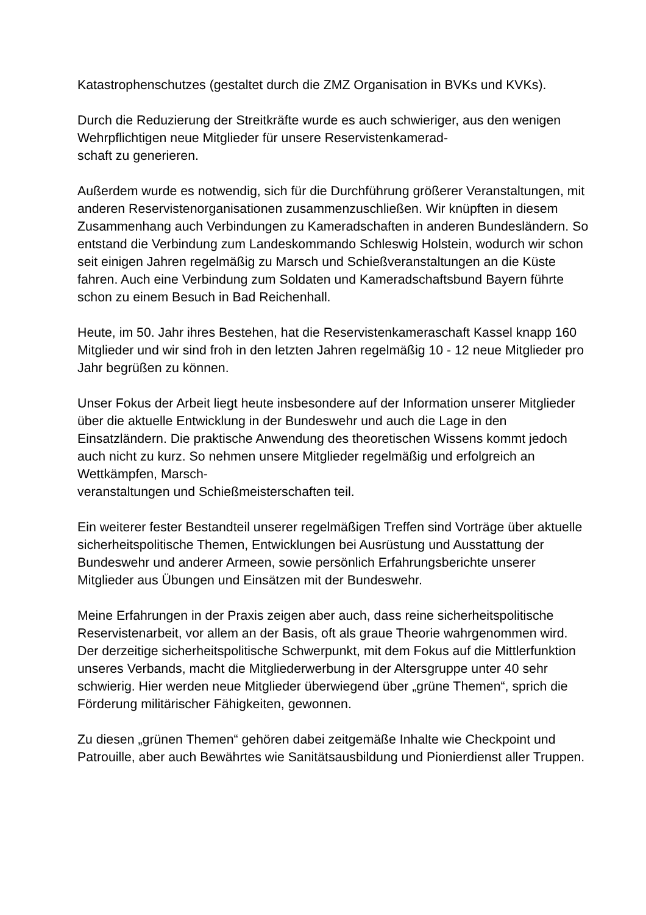Katastrophenschutzes (gestaltet durch die ZMZ Organisation in BVKs und KVKs).
Durch die Reduzierung der Streitkräfte wurde es auch schwieriger, aus den wenigen Wehrpflichtigen neue Mitglieder für unsere Reservistenkamerad-
schaft zu generieren.
Außerdem wurde es notwendig, sich für die Durchführung größerer Veranstaltungen, mit anderen Reservistenorganisationen zusammenzuschließen. Wir knüpften in diesem Zusammenhang auch Verbindungen zu Kameradschaften in anderen Bundesländern. So entstand die Verbindung zum Landeskommando Schleswig Holstein, wodurch wir schon seit einigen Jahren regelmäßig zu Marsch und Schießveranstaltungen an die Küste fahren. Auch eine Verbindung zum Soldaten und Kameradschaftsbund Bayern führte schon zu einem Besuch in Bad Reichenhall.
Heute, im 50. Jahr ihres Bestehen, hat die Reservistenkameraschaft Kassel knapp 160 Mitglieder und wir sind froh in den letzten Jahren regelmäßig 10 - 12 neue Mitglieder pro Jahr begrüßen zu können.
Unser Fokus der Arbeit liegt heute insbesondere auf der Information unserer Mitglieder über die aktuelle Entwicklung in der Bundeswehr und auch die Lage in den Einsatzländern. Die praktische Anwendung des theoretischen Wissens kommt jedoch auch nicht zu kurz. So nehmen unsere Mitglieder regelmäßig und erfolgreich an Wettkämpfen, Marsch-
veranstaltungen und Schießmeisterschaften teil.
Ein weiterer fester Bestandteil unserer regelmäßigen Treffen sind Vorträge über aktuelle sicherheitspolitische Themen, Entwicklungen bei Ausrüstung und Ausstattung der Bundeswehr und anderer Armeen, sowie persönlich Erfahrungsberichte unserer Mitglieder aus Übungen und Einsätzen mit der Bundeswehr.
Meine Erfahrungen in der Praxis zeigen aber auch, dass reine sicherheitspolitische Reservistenarbeit, vor allem an der Basis, oft als graue Theorie wahrgenommen wird. Der derzeitige sicherheitspolitische Schwerpunkt, mit dem Fokus auf die Mittlerfunktion unseres Verbands, macht die Mitgliederwerbung in der Altersgruppe unter 40 sehr schwierig. Hier werden neue Mitglieder überwiegend über „grüne Themen“, sprich die Förderung militärischer Fähigkeiten, gewonnen.
Zu diesen „grünen Themen“ gehören dabei zeitgemäße Inhalte wie Checkpoint und Patrouille, aber auch Bewährtes wie Sanitätsausbildung und Pionierdienst aller Truppen.